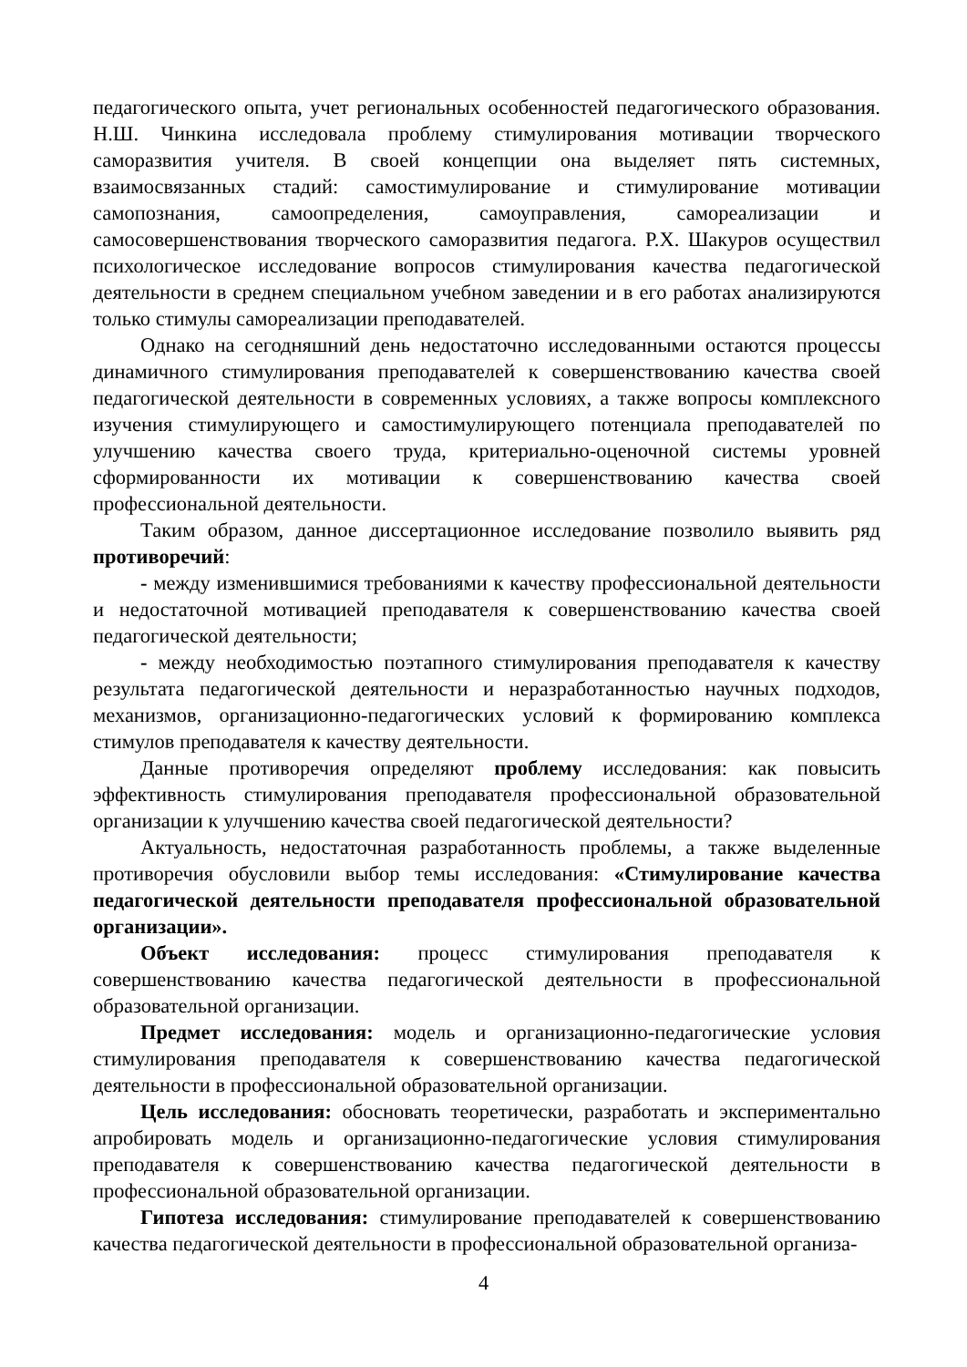педагогического опыта, учет региональных особенностей педагогического образования. Н.Ш. Чинкина исследовала проблему стимулирования мотивации творческого саморазвития учителя. В своей концепции она выделяет пять системных, взаимосвязанных стадий: самостимулирование и стимулирование мотивации самопознания, самоопределения, самоуправления, самореализации и самосовершенствования творческого саморазвития педагога. Р.Х. Шакуров осуществил психологическое исследование вопросов стимулирования качества педагогической деятельности в среднем специальном учебном заведении и в его работах анализируются только стимулы самореализации преподавателей.
Однако на сегодняшний день недостаточно исследованными остаются процессы динамичного стимулирования преподавателей к совершенствованию качества своей педагогической деятельности в современных условиях, а также вопросы комплексного изучения стимулирующего и самостимулирующего потенциала преподавателей по улучшению качества своего труда, критериально-оценочной системы уровней сформированности их мотивации к совершенствованию качества своей профессиональной деятельности.
Таким образом, данное диссертационное исследование позволило выявить ряд противоречий:
- между изменившимися требованиями к качеству профессиональной деятельности и недостаточной мотивацией преподавателя к совершенствованию качества своей педагогической деятельности;
- между необходимостью поэтапного стимулирования преподавателя к качеству результата педагогической деятельности и неразработанностью научных подходов, механизмов, организационно-педагогических условий к формированию комплекса стимулов преподавателя к качеству деятельности.
Данные противоречия определяют проблему исследования: как повысить эффективность стимулирования преподавателя профессиональной образовательной организации к улучшению качества своей педагогической деятельности?
Актуальность, недостаточная разработанность проблемы, а также выделенные противоречия обусловили выбор темы исследования: «Стимулирование качества педагогической деятельности преподавателя профессиональной образовательной организации».
Объект исследования: процесс стимулирования преподавателя к совершенствованию качества педагогической деятельности в профессиональной образовательной организации.
Предмет исследования: модель и организационно-педагогические условия стимулирования преподавателя к совершенствованию качества педагогической деятельности в профессиональной образовательной организации.
Цель исследования: обосновать теоретически, разработать и экспериментально апробировать модель и организационно-педагогические условия стимулирования преподавателя к совершенствованию качества педагогической деятельности в профессиональной образовательной организации.
Гипотеза исследования: стимулирование преподавателей к совершенствованию качества педагогической деятельности в профессиональной образовательной организа-
4